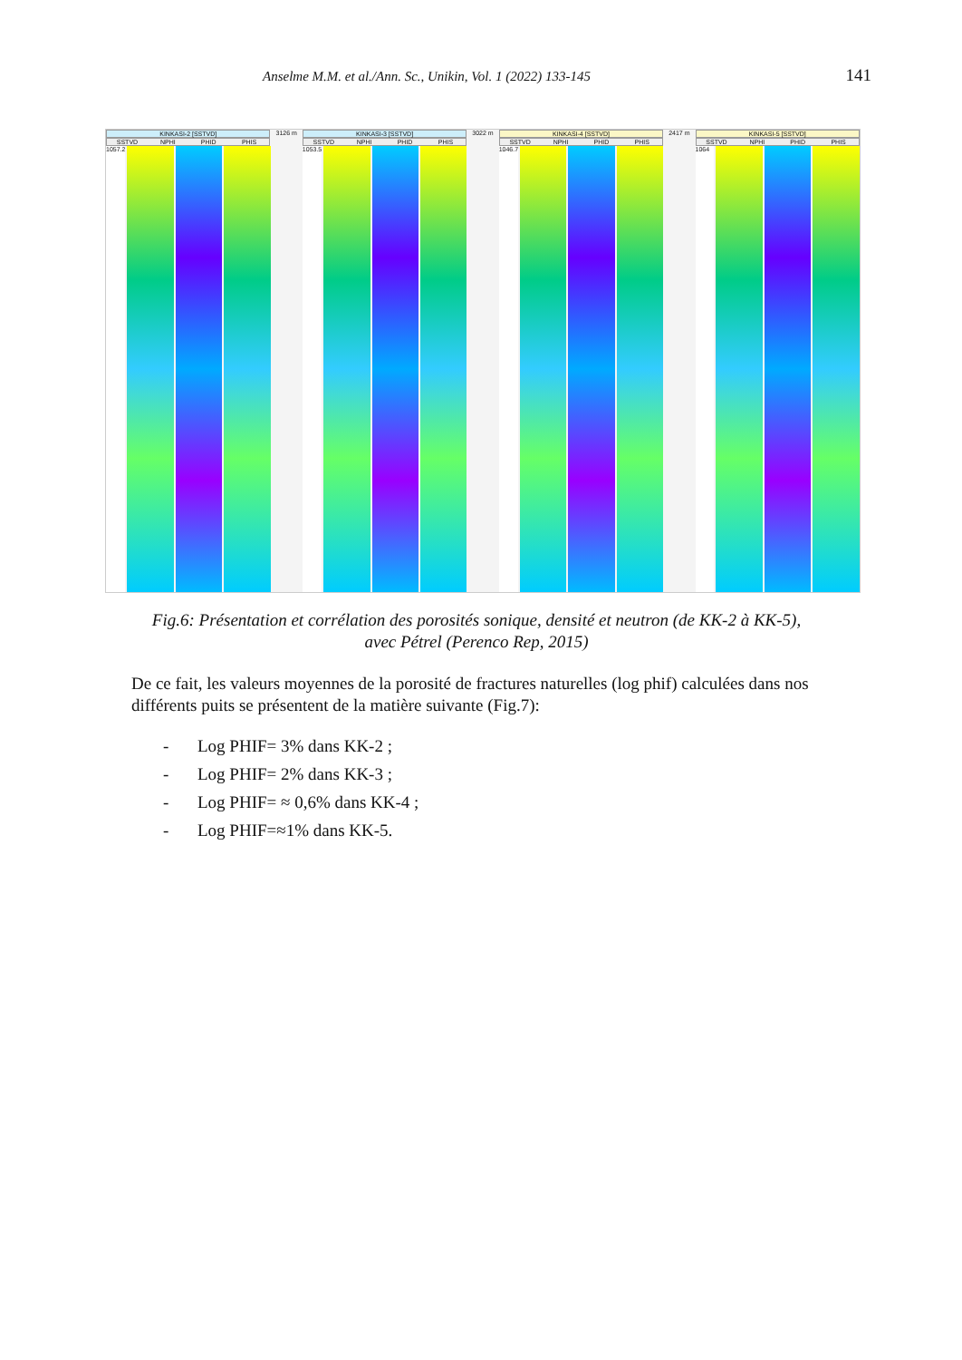Anselme M.M. et al./Ann. Sc., Unikin, Vol. 1 (2022) 133-145 141
KINKASI-2 [SSTVD]
SSTVD NPHI PHID PHIS
1057.2
3126 m KINKASI-3 [SSTVD]
SSTVD NPHI PHID PHIS
1053.5
3022 m KINKASI-4 [SSTVD]
SSTVD NPHI PHID PHIS
1046.7
2417 m KINKASI-5 [SSTVD]
SSTVD NPHI PHID PHIS
1064
Fig.6: Présentation et corrélation des porosités sonique, densité et neutron (de KK-2 à KK-5), avec Pétrel (Perenco Rep, 2015)
De ce fait, les valeurs moyennes de la porosité de fractures naturelles (log phif) calculées dans nos différents puits se présentent de la matière suivante (Fig.7):
- Log PHIF= 3% dans KK-2 ;
- Log PHIF= 2% dans KK-3 ;
- Log PHIF= ≈ 0,6% dans KK-4 ;
- Log PHIF=≈1% dans KK-5.